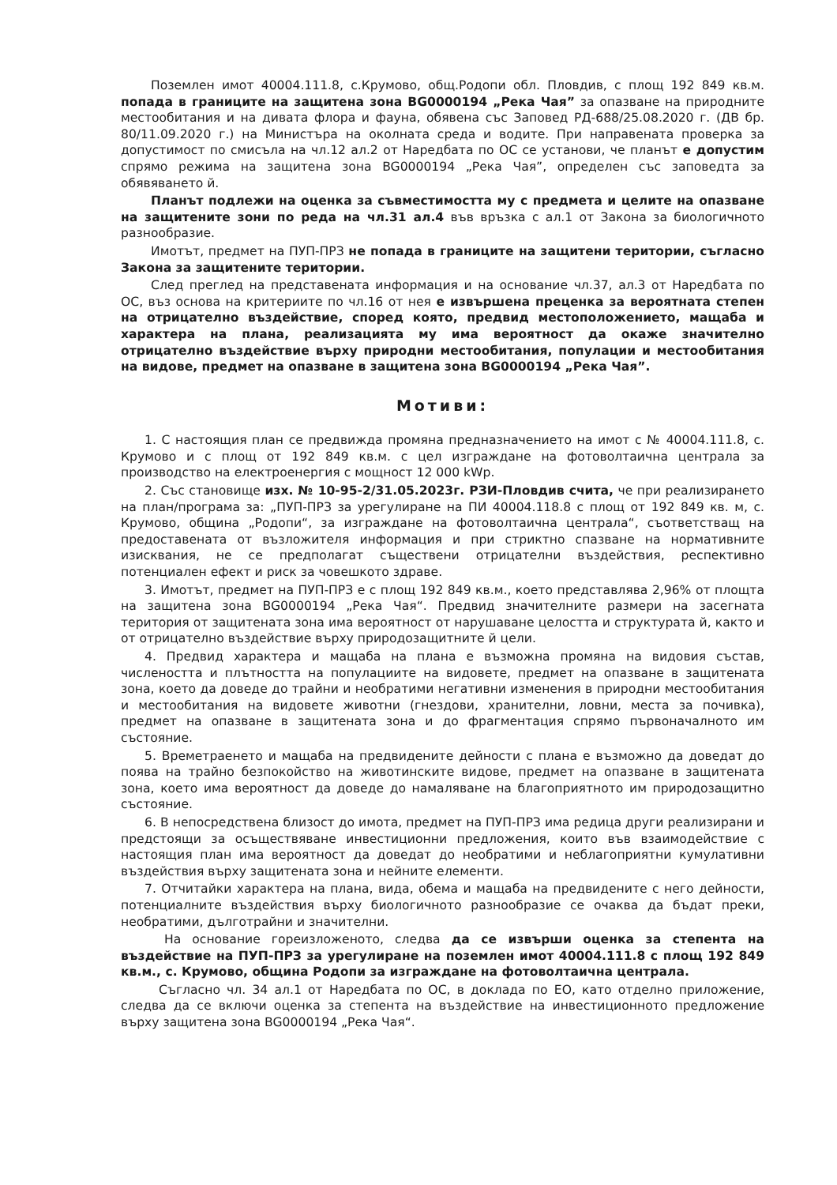Поземлен имот 40004.111.8, с.Крумово, общ.Родопи обл. Пловдив, с площ 192 849 кв.м. попада в границите на защитена зона BG0000194 „Река Чая” за опазване на природните местообитания и на дивата флора и фауна, обявена със Заповед РД-688/25.08.2020 г. (ДВ бр. 80/11.09.2020 г.) на Министъра на околната среда и водите. При направената проверка за допустимост по смисъла на чл.12 ал.2 от Наредбата по ОС се установи, че планът е допустим спрямо режима на защитена зона BG0000194 „Река Чая”, определен със заповедта за обявяването й.
Планът подлежи на оценка за съвместимостта му с предмета и целите на опазване на защитените зони по реда на чл.31 ал.4 във връзка с ал.1 от Закона за биологичното разнообразие.
Имотът, предмет на ПУП-ПРЗ не попада в границите на защитени територии, съгласно Закона за защитените територии.
След преглед на представената информация и на основание чл.37, ал.3 от Наредбата по ОС, въз основа на критериите по чл.16 от нея е извършена преценка за вероятната степен на отрицателно въздействие, според която, предвид местоположението, мащаба и характера на плана, реализацията му има вероятност да окаже значително отрицателно въздействие върху природни местообитания, популации и местообитания на видове, предмет на опазване в защитена зона BG0000194 „Река Чая”.
Мотиви:
1. С настоящия план се предвижда промяна предназначението на имот с № 40004.111.8, с. Крумово и с площ от 192 849 кв.м. с цел изграждане на фотоволтаична централа за производство на електроенергия с мощност 12 000 kWp.
2. Със становище изх. № 10-95-2/31.05.2023г. РЗИ-Пловдив счита, че при реализирането на план/програма за: „ПУП-ПРЗ за урегулиране на ПИ 40004.118.8 с площ от 192 849 кв. м, с. Крумово, община „Родопи“, за изграждане на фотоволтаична централа“, съответстващ на предоставената от възложителя информация и при стриктно спазване на нормативните изисквания, не се предполагат съществени отрицателни въздействия, респективно потенциален ефект и риск за човешкото здраве.
3. Имотът, предмет на ПУП-ПРЗ е с площ 192 849 кв.м., което представлява 2,96% от площта на защитена зона BG0000194 „Река Чая“. Предвид значителните размери на засегната територия от защитената зона има вероятност от нарушаване целостта и структурата й, както и от отрицателно въздействие върху природозащитните й цели.
4. Предвид характера и мащаба на плана е възможна промяна на видовия състав, числеността и плътността на популациите на видовете, предмет на опазване в защитената зона, което да доведе до трайни и необратими негативни изменения в природни местообитания и местообитания на видовете животни (гнездови, хранителни, ловни, места за почивка), предмет на опазване в защитената зона и до фрагментация спрямо първоначалното им състояние.
5. Времетраенето и мащаба на предвидените дейности с плана е възможно да доведат до поява на трайно безпокойство на животинските видове, предмет на опазване в защитената зона, което има вероятност да доведе до намаляване на благоприятното им природозащитно състояние.
6. В непосредствена близост до имота, предмет на ПУП-ПРЗ има редица други реализирани и предстоящи за осъществяване инвестиционни предложения, които във взаимодействие с настоящия план има вероятност да доведат до необратими и неблагоприятни кумулативни въздействия върху защитената зона и нейните елементи.
7. Отчитайки характера на плана, вида, обема и мащаба на предвидените с него дейности, потенциалните въздействия върху биологичното разнообразие се очаква да бъдат преки, необратими, дълготрайни и значителни.
На основание гореизложеното, следва да се извърши оценка за степента на въздействие на ПУП-ПРЗ за урегулиране на поземлен имот 40004.111.8 с площ 192 849 кв.м., с. Крумово, община Родопи за изграждане на фотоволтаична централа.
Съгласно чл. 34 ал.1 от Наредбата по ОС, в доклада по ЕО, като отделно приложение, следва да се включи оценка за степента на въздействие на инвестиционното предложение върху защитена зона BG0000194 „Река Чая“.